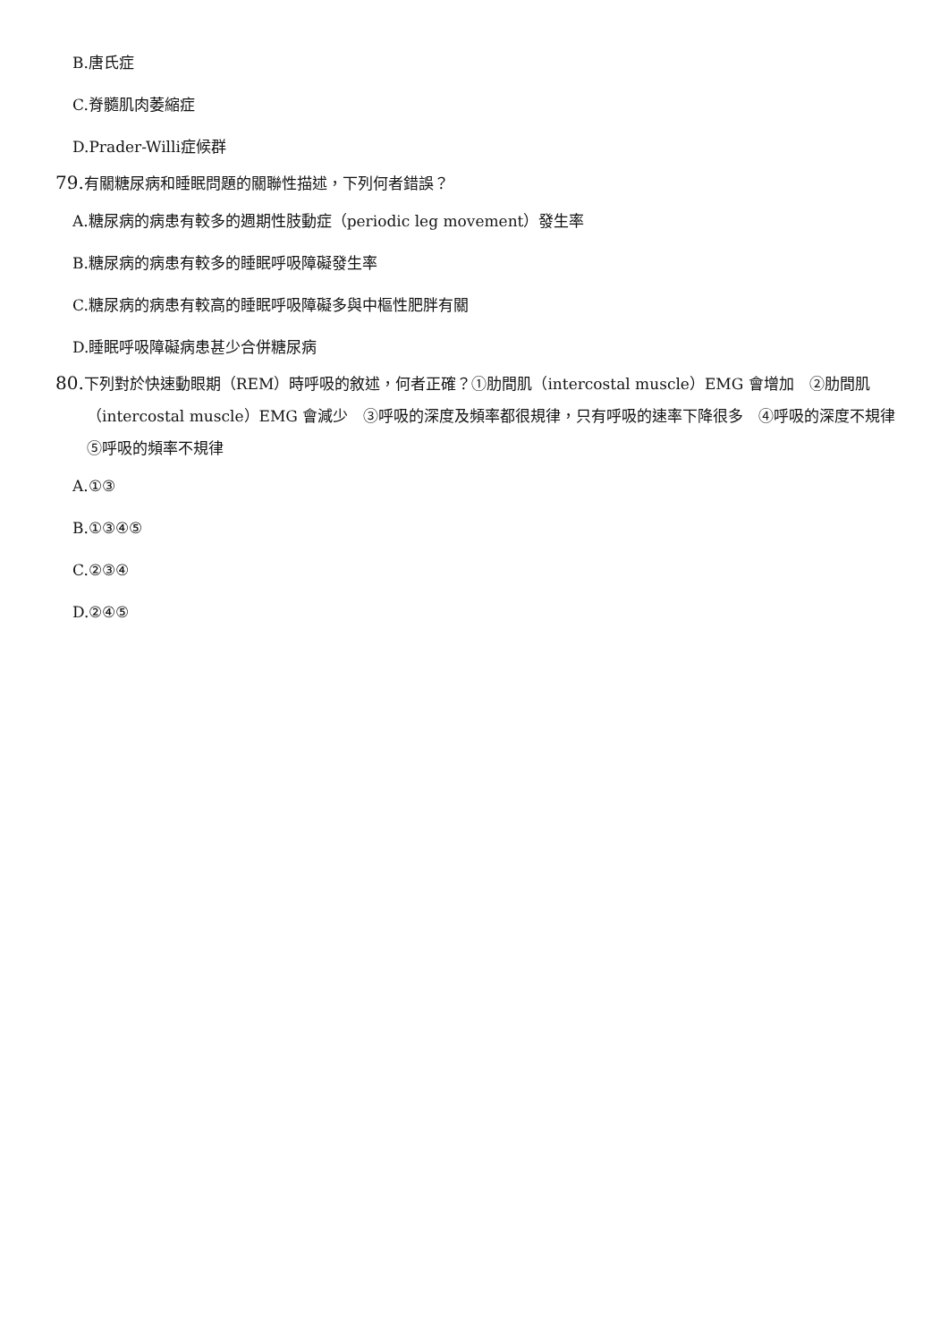B.唐氏症
C.脊髓肌肉萎縮症
D.Prader-Willi症候群
79. 有關糖尿病和睡眠問題的關聯性描述，下列何者錯誤？
A.糖尿病的病患有較多的週期性肢動症（periodic leg movement）發生率
B.糖尿病的病患有較多的睡眠呼吸障礙發生率
C.糖尿病的病患有較高的睡眠呼吸障礙多與中樞性肥胖有關
D.睡眠呼吸障礙病患甚少合併糖尿病
80. 下列對於快速動眼期（REM）時呼吸的敘述，何者正確？①肋間肌（intercostal muscle）EMG 會增加　②肋間肌（intercostal muscle）EMG 會減少　③呼吸的深度及頻率都很規律，只有呼吸的速率下降很多　④呼吸的深度不規律　⑤呼吸的頻率不規律
A.①③
B.①③④⑤
C.②③④
D.②④⑤